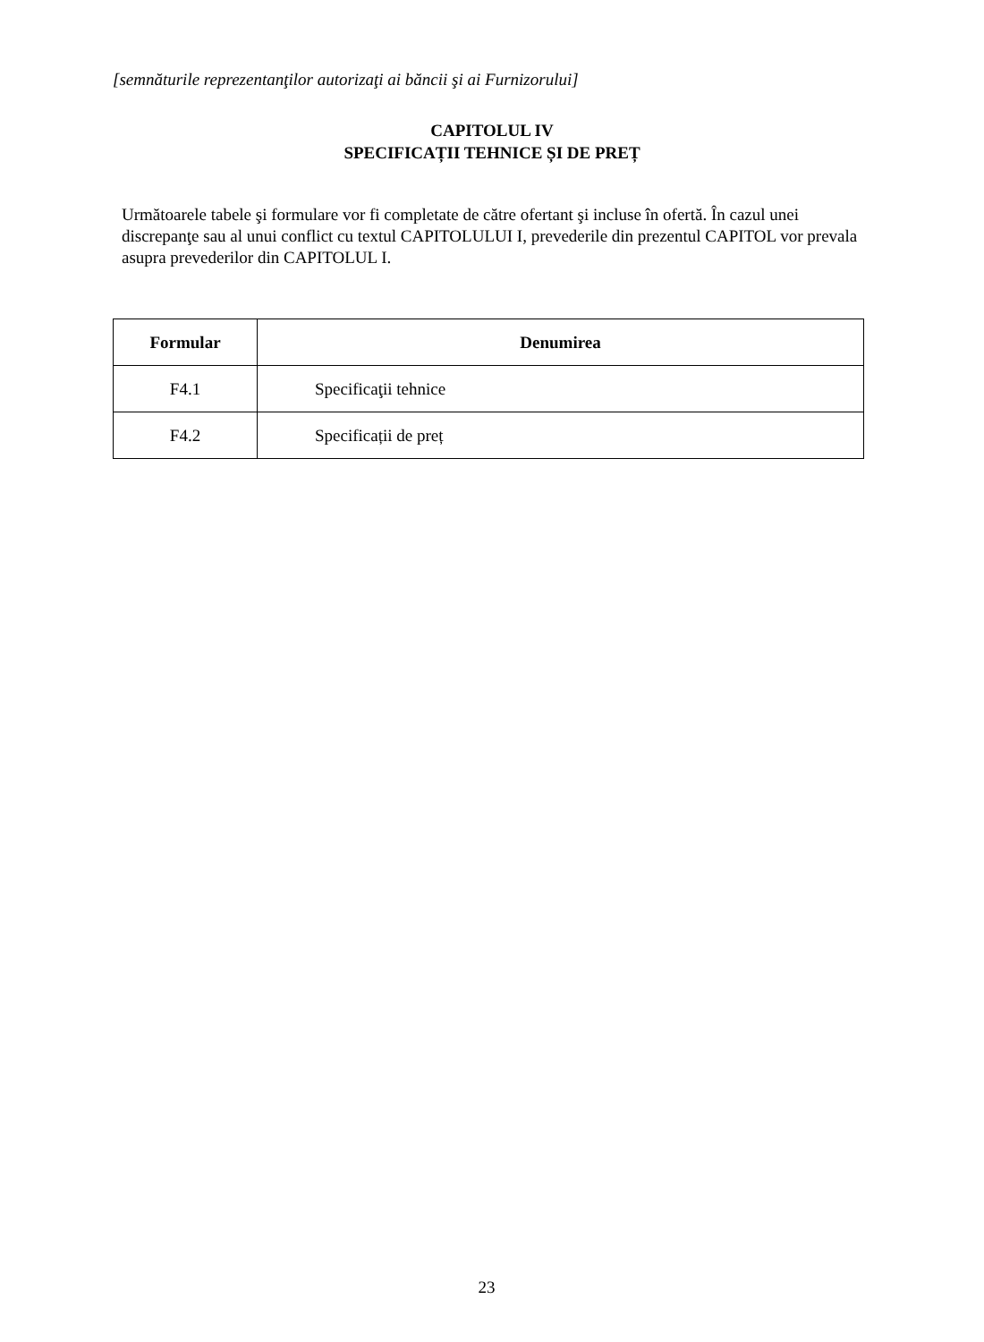[semnăturile reprezentanţilor autorizaţi ai băncii şi ai Furnizorului]
CAPITOLUL IV
SPECIFICAȚII TEHNICE ȘI DE PREȚ
Următoarele tabele şi formulare vor fi completate de către ofertant şi incluse în ofertă. În cazul unei discrepanţe sau al unui conflict cu textul CAPITOLULUI I, prevederile din prezentul CAPITOL vor prevala asupra prevederilor din CAPITOLUL I.
| Formular | Denumirea |
| --- | --- |
| F4.1 | Specificaţii tehnice |
| F4.2 | Specificații de preț |
23